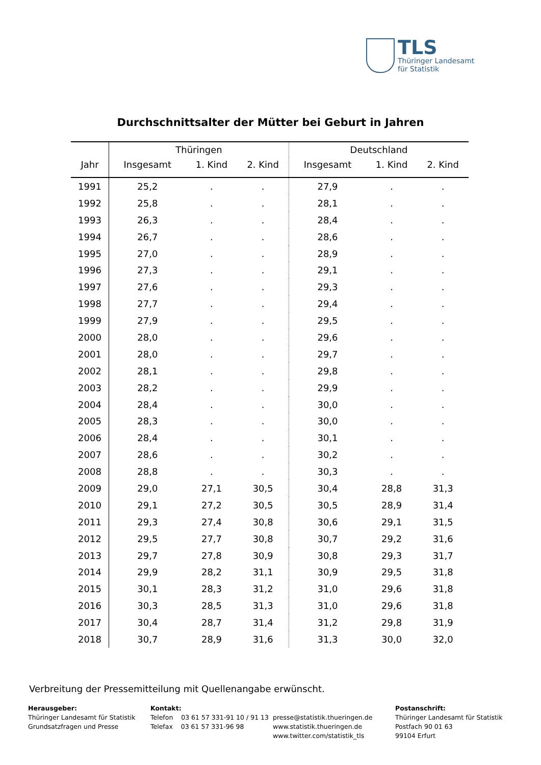TLS
Thüringer Landesamt
für Statistik
Durchschnittsalter der Mütter bei Geburt in Jahren
| | Thüringen | | | Deutschland | | |
| --- | --- | --- | --- | --- | --- | --- |
| Jahr | Insgesamt | 1. Kind | 2. Kind | Insgesamt | 1. Kind | 2. Kind |
| 1991 | 25,2 | . | . | 27,9 | . | . |
| 1992 | 25,8 | . | . | 28,1 | . | . |
| 1993 | 26,3 | . | . | 28,4 | . | . |
| 1994 | 26,7 | . | . | 28,6 | . | . |
| 1995 | 27,0 | . | . | 28,9 | . | . |
| 1996 | 27,3 | . | . | 29,1 | . | . |
| 1997 | 27,6 | . | . | 29,3 | . | . |
| 1998 | 27,7 | . | . | 29,4 | . | . |
| 1999 | 27,9 | . | . | 29,5 | . | . |
| 2000 | 28,0 | . | . | 29,6 | . | . |
| 2001 | 28,0 | . | . | 29,7 | . | . |
| 2002 | 28,1 | . | . | 29,8 | . | . |
| 2003 | 28,2 | . | . | 29,9 | . | . |
| 2004 | 28,4 | . | . | 30,0 | . | . |
| 2005 | 28,3 | . | . | 30,0 | . | . |
| 2006 | 28,4 | . | . | 30,1 | . | . |
| 2007 | 28,6 | . | . | 30,2 | . | . |
| 2008 | 28,8 | . | . | 30,3 | . | . |
| 2009 | 29,0 | 27,1 | 30,5 | 30,4 | 28,8 | 31,3 |
| 2010 | 29,1 | 27,2 | 30,5 | 30,5 | 28,9 | 31,4 |
| 2011 | 29,3 | 27,4 | 30,8 | 30,6 | 29,1 | 31,5 |
| 2012 | 29,5 | 27,7 | 30,8 | 30,7 | 29,2 | 31,6 |
| 2013 | 29,7 | 27,8 | 30,9 | 30,8 | 29,3 | 31,7 |
| 2014 | 29,9 | 28,2 | 31,1 | 30,9 | 29,5 | 31,8 |
| 2015 | 30,1 | 28,3 | 31,2 | 31,0 | 29,6 | 31,8 |
| 2016 | 30,3 | 28,5 | 31,3 | 31,0 | 29,6 | 31,8 |
| 2017 | 30,4 | 28,7 | 31,4 | 31,2 | 29,8 | 31,9 |
| 2018 | 30,7 | 28,9 | 31,6 | 31,3 | 30,0 | 32,0 |
Verbreitung der Pressemitteilung mit Quellenangabe erwünscht.
Herausgeber:
Thüringer Landesamt für Statistik
Grundsatzfragen und Presse
Kontakt:
Telefon 03 61 57 331-91 10 / 91 13
Telefax 03 61 57 331-96 98
presse@statistik.thueringen.de
www.statistik.thueringen.de
www.twitter.com/statistik_tls
Postanschrift:
Thüringer Landesamt für Statistik
Postfach 90 01 63
99104 Erfurt